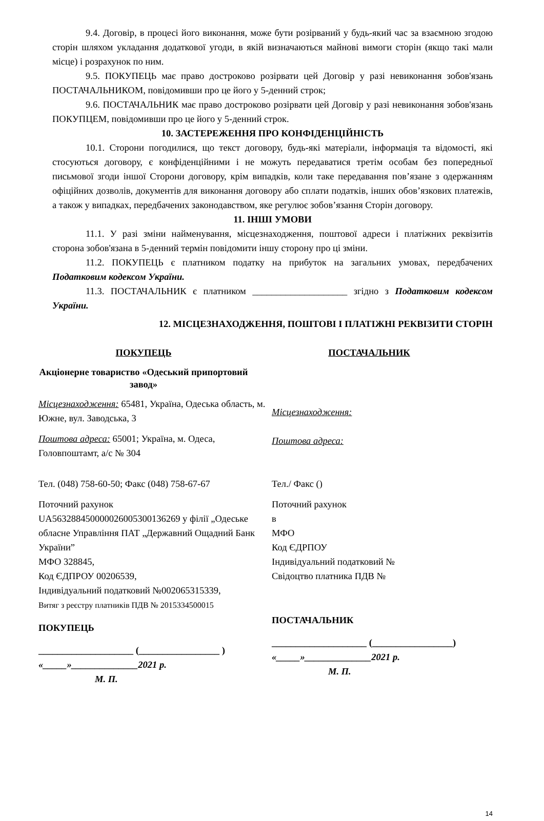9.4. Договір, в процесі його виконання, може бути розірваний у будь-який час за взаємною згодою сторін шляхом укладання додаткової угоди, в якій визначаються майнові вимоги сторін (якщо такі мали місце) і розрахунок по ним.
9.5. ПОКУПЕЦЬ має право достроково розірвати цей Договір у разі невиконання зобов'язань ПОСТАЧАЛЬНИКОМ, повідомивши про це його у 5-денний строк;
9.6. ПОСТАЧАЛЬНИК має право достроково розірвати цей Договір у разі невиконання зобов'язань ПОКУПЦЕМ, повідомивши про це його у 5-денний строк.
10. ЗАСТЕРЕЖЕННЯ ПРО КОНФІДЕНЦІЙНІСТЬ
10.1. Сторони погодилися, що текст договору, будь-які матеріали, інформація та відомості, які стосуються договору, є конфіденційними і не можуть передаватися третім особам без попередньої письмової згоди іншої Сторони договору, крім випадків, коли таке передавання пов’язане з одержанням офіційних дозволів, документів для виконання договору або сплати податків, інших обов’язкових платежів, а також у випадках, передбачених законодавством, яке регулює зобов’язання Сторін договору.
11. ІНШІ УМОВИ
11.1. У разі зміни найменування, місцезнаходження, поштової адреси і платіжних реквізитів сторона зобов'язана в 5-денний термін повідомити іншу сторону про ці зміни.
11.2. ПОКУПЕЦЬ є платником податку на прибуток на загальних умовах, передбачених Податковим кодексом України.
11.3. ПОСТАЧАЛЬНИК є платником ____________________ згідно з Податковим кодексом України.
12. МІСЦЕЗНАХОДЖЕННЯ, ПОШТОВІ І ПЛАТІЖНІ РЕКВІЗИТИ СТОРІН
ПОКУПЕЦЬ
Акціонерне товариство «Одеський припортовий завод»
Місцезнаходження: 65481, Україна, Одеська область, м. Южне, вул. Заводська, 3
Поштова адреса: 65001; Україна, м. Одеса, Головпоштамт, а/с № 304
Тел. (048) 758-60-50; Факс (048) 758-67-67
Поточний рахунок
UA563288450000026005300136269 у філії „Одеське обласне Управління ПАТ „Державний Ощадний Банк України”
МФО 328845,
Код ЄДПРОУ 00206539,
Індивідуальний податковий №002065315339,
Витяг з реєстру платників ПДВ № 2015334500015
ПОКУПЕЦЬ
____________________ (_________________ )
«_____»______________2021 р.
М. П.
ПОСТАЧАЛЬНИК
Місцезнаходження:
Поштова адреса:
Тел./ Факс ()
Поточний рахунок
в
МФО
Код ЄДРПОУ
Індивідуальний податковий №
Свідоцтво платника ПДВ №
ПОСТАЧАЛЬНИК
____________________ (_________________)
«_____»______________2021 р.
М. П.
14